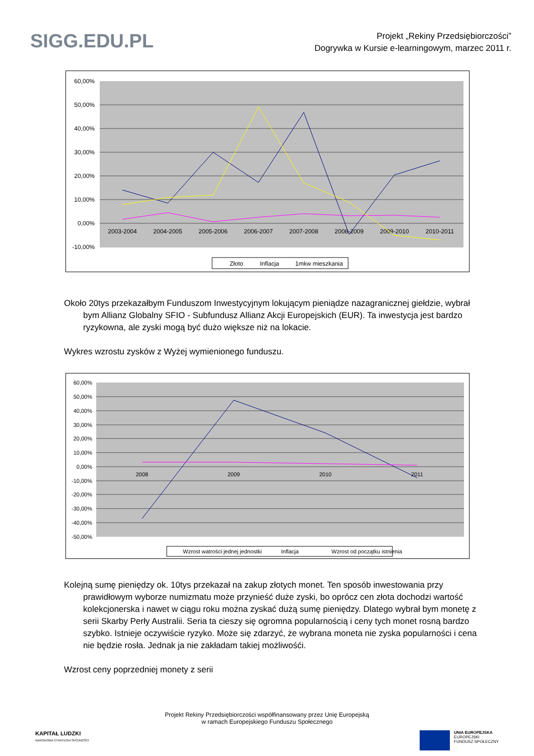SIGG.EDU.PL
Projekt „Rekiny Przedsiębiorczości”
Dogrywka w Kursie e-learningowym, marzec 2011 r.
60,00%
50,00%
40,00%
30,00%
20,00%
10,00%
0,00%
-10,00%
2003-2004
2004-2005
2005-2006
2006-2007
2007-2008
2008-2009
2009-2010
2010-2011
Złoto
Inflacja
1mkw mieszkania
Około 20tys przekazałbym Funduszom Inwestycyjnym lokującym pieniądze nazagranicznej giełdzie, wybrał bym Allianz Globalny SFIO - Subfundusz Allianz Akcji Europejskich (EUR). Ta inwestycja jest bardzo ryzykowna, ale zyski mogą być dużo większe niż na lokacie.
Wykres wzrostu zysków z Wyżej wymienionego funduszu.
60,00%
50,00%
40,00%
30,00%
20,00%
10,00%
0,00%
-10,00%
-20,00%
-30,00%
-40,00%
-50,00%
2008
2009
2010
2011
Wzrost watrości jednej jednostki
Inflacja
Wzrost od początku istnienia
Kolejną sumę pieniędzy ok. 10tys przekazał na zakup złotych monet. Ten sposób inwestowania przy prawidłowym wyborze numizmatu może przynieść duże zyski, bo oprócz cen złota dochodzi wartość kolekcjonerska i nawet w ciągu roku można zyskać dużą sumę pieniędzy. Dlatego wybrał bym monetę z serii Skarby Perły Australii. Seria ta cieszy się ogromna popularnością i ceny tych monet rosną bardzo szybko. Istnieje oczywiście ryzyko. Może się zdarzyć, że wybrana moneta nie zyska popularności i cena nie będzie rosła. Jednak ja nie zakładam takiej możliwośći.
Wzrost ceny poprzedniej monety z serii
Projekt Rekiny Przedsiębiorczości współfinansowany przez Unię Europejską
w ramach Europejskiego Funduszu Społecznego
KAPITAŁ LUDZKI
NARODOWA STRATEGIA SPÓJNOŚCI
UNIA EUROPEJSKA
EUROPEJSKI
FUNDUSZ SPOŁECZNY